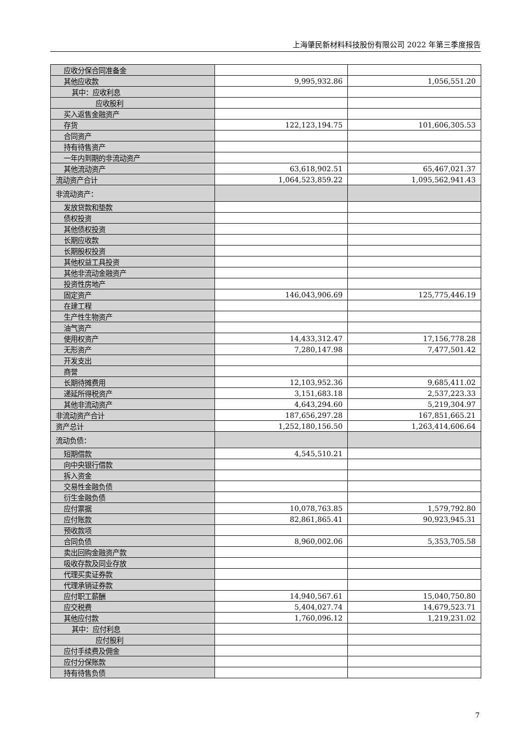上海肇民新材料科技股份有限公司 2022 年第三季度报告
| 应收分保合同准备金 | | |
| 其他应收款 | 9,995,932.86 | 1,056,551.20 |
| 其中：应收利息 | | |
| 应收股利 | | |
| 买入返售金融资产 | | |
| 存货 | 122,123,194.75 | 101,606,305.53 |
| 合同资产 | | |
| 持有待售资产 | | |
| 一年内到期的非流动资产 | | |
| 其他流动资产 | 63,618,902.51 | 65,467,021.37 |
| 流动资产合计 | 1,064,523,859.22 | 1,095,562,941.43 |
| 非流动资产： | | |
| 发放贷款和垫款 | | |
| 债权投资 | | |
| 其他债权投资 | | |
| 长期应收款 | | |
| 长期股权投资 | | |
| 其他权益工具投资 | | |
| 其他非流动金融资产 | | |
| 投资性房地产 | | |
| 固定资产 | 146,043,906.69 | 125,775,446.19 |
| 在建工程 | | |
| 生产性生物资产 | | |
| 油气资产 | | |
| 使用权资产 | 14,433,312.47 | 17,156,778.28 |
| 无形资产 | 7,280,147.98 | 7,477,501.42 |
| 开发支出 | | |
| 商誉 | | |
| 长期待摊费用 | 12,103,952.36 | 9,685,411.02 |
| 递延所得税资产 | 3,151,683.18 | 2,537,223.33 |
| 其他非流动资产 | 4,643,294.60 | 5,219,304.97 |
| 非流动资产合计 | 187,656,297.28 | 167,851,665.21 |
| 资产总计 | 1,252,180,156.50 | 1,263,414,606.64 |
| 流动负债： | | |
| 短期借款 | 4,545,510.21 | |
| 向中央银行借款 | | |
| 拆入资金 | | |
| 交易性金融负债 | | |
| 衍生金融负债 | | |
| 应付票据 | 10,078,763.85 | 1,579,792.80 |
| 应付账款 | 82,861,865.41 | 90,923,945.31 |
| 预收款项 | | |
| 合同负债 | 8,960,002.06 | 5,353,705.58 |
| 卖出回购金融资产款 | | |
| 吸收存款及同业存放 | | |
| 代理买卖证券款 | | |
| 代理承销证券款 | | |
| 应付职工薪酬 | 14,940,567.61 | 15,040,750.80 |
| 应交税费 | 5,404,027.74 | 14,679,523.71 |
| 其他应付款 | 1,760,096.12 | 1,219,231.02 |
| 其中：应付利息 | | |
| 应付股利 | | |
| 应付手续费及佣金 | | |
| 应付分保账款 | | |
| 持有待售负债 | | |
7